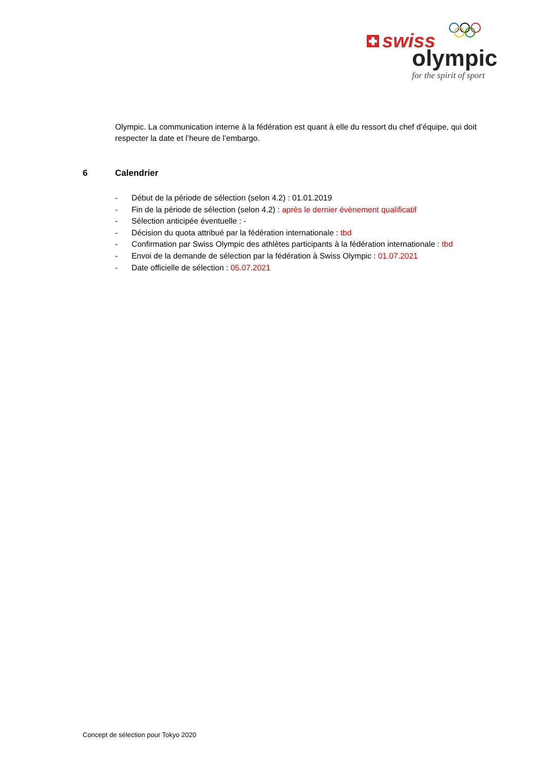swiss
olympic
for the spirit of sport
Olympic. La communication interne à la fédération est quant à elle du ressort du chef d’équipe, qui doit respecter la date et l’heure de l’embargo.
6 Calendrier
- Début de la période de sélection (selon 4.2) : 01.01.2019
- Fin de la période de sélection (selon 4.2) : après le dernier évènement qualificatif
- Sélection anticipée éventuelle : -
- Décision du quota attribué par la fédération internationale : tbd
- Confirmation par Swiss Olympic des athlètes participants à la fédération internationale : tbd
- Envoi de la demande de sélection par la fédération à Swiss Olympic : 01.07.2021
- Date officielle de sélection : 05.07.2021
Concept de sélection pour Tokyo 2020